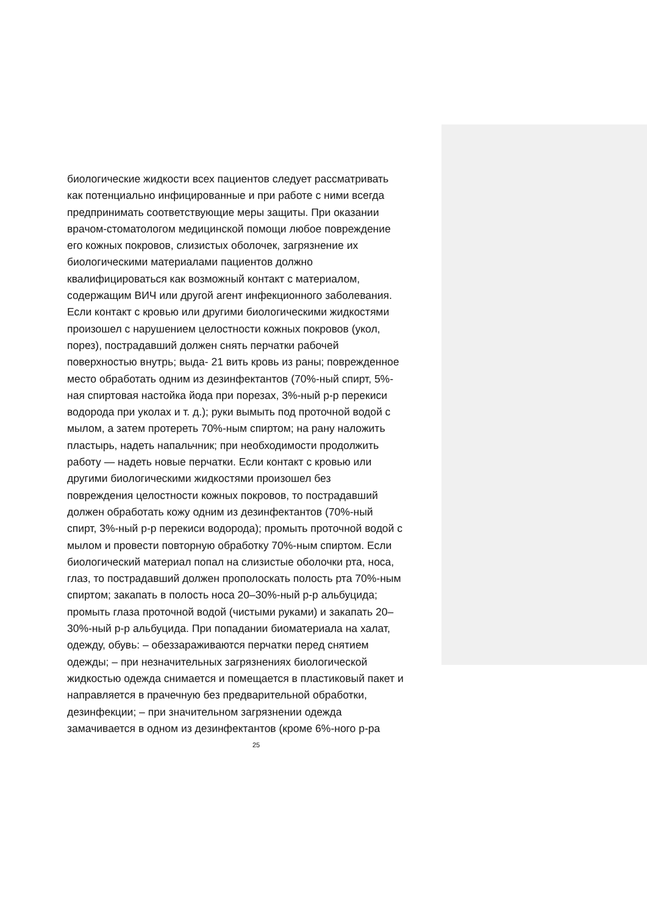биологические жидкости всех пациентов следует рассматривать
как потенциально инфицированные и при работе с ними всегда
предпринимать соответствующие меры защиты. При оказании
врачом-стоматологом медицинской помощи любое повреждение
его кожных покровов, слизистых оболочек, загрязнение их
биологическими материалами пациентов должно
квалифицироваться как возможный контакт с материалом,
содержащим ВИЧ или другой агент инфекционного заболевания.
Если контакт с кровью или другими биологическими жидкостями
произошел с нарушением целостности кожных покровов (укол,
порез), пострадавший должен снять перчатки рабочей
поверхностью внутрь; выда- 21 вить кровь из раны; поврежденное
место обработать одним из дезинфектантов (70%-ный спирт, 5%-
ная спиртовая настойка йода при порезах, 3%-ный р-р перекиси
водорода при уколах и т. д.); руки вымыть под проточной водой с
мылом, а затем протереть 70%-ным спиртом; на рану наложить
пластырь, надеть напальчник; при необходимости продолжить
работу — надеть новые перчатки. Если контакт с кровью или
другими биологическими жидкостями произошел без
повреждения целостности кожных покровов, то пострадавший
должен обработать кожу одним из дезинфектантов (70%-ный
спирт, 3%-ный р-р перекиси водорода); промыть проточной водой с
мылом и провести повторную обработку 70%-ным спиртом. Если
биологический материал попал на слизистые оболочки рта, носа,
глаз, то пострадавший должен прополоскать полость рта 70%-ным
спиртом; закапать в полость носа 20–30%-ный р-р альбуцида;
промыть глаза проточной водой (чистыми руками) и закапать 20–
30%-ный р-р альбуцида. При попадании биоматериала на халат,
одежду, обувь: – обеззараживаются перчатки перед снятием
одежды; – при незначительных загрязнениях биологической
жидкостью одежда снимается и помещается в пластиковый пакет и
направляется в прачечную без предварительной обработки,
дезинфекции; – при значительном загрязнении одежда
замачивается в одном из дезинфектантов (кроме 6%-ного р-ра
25